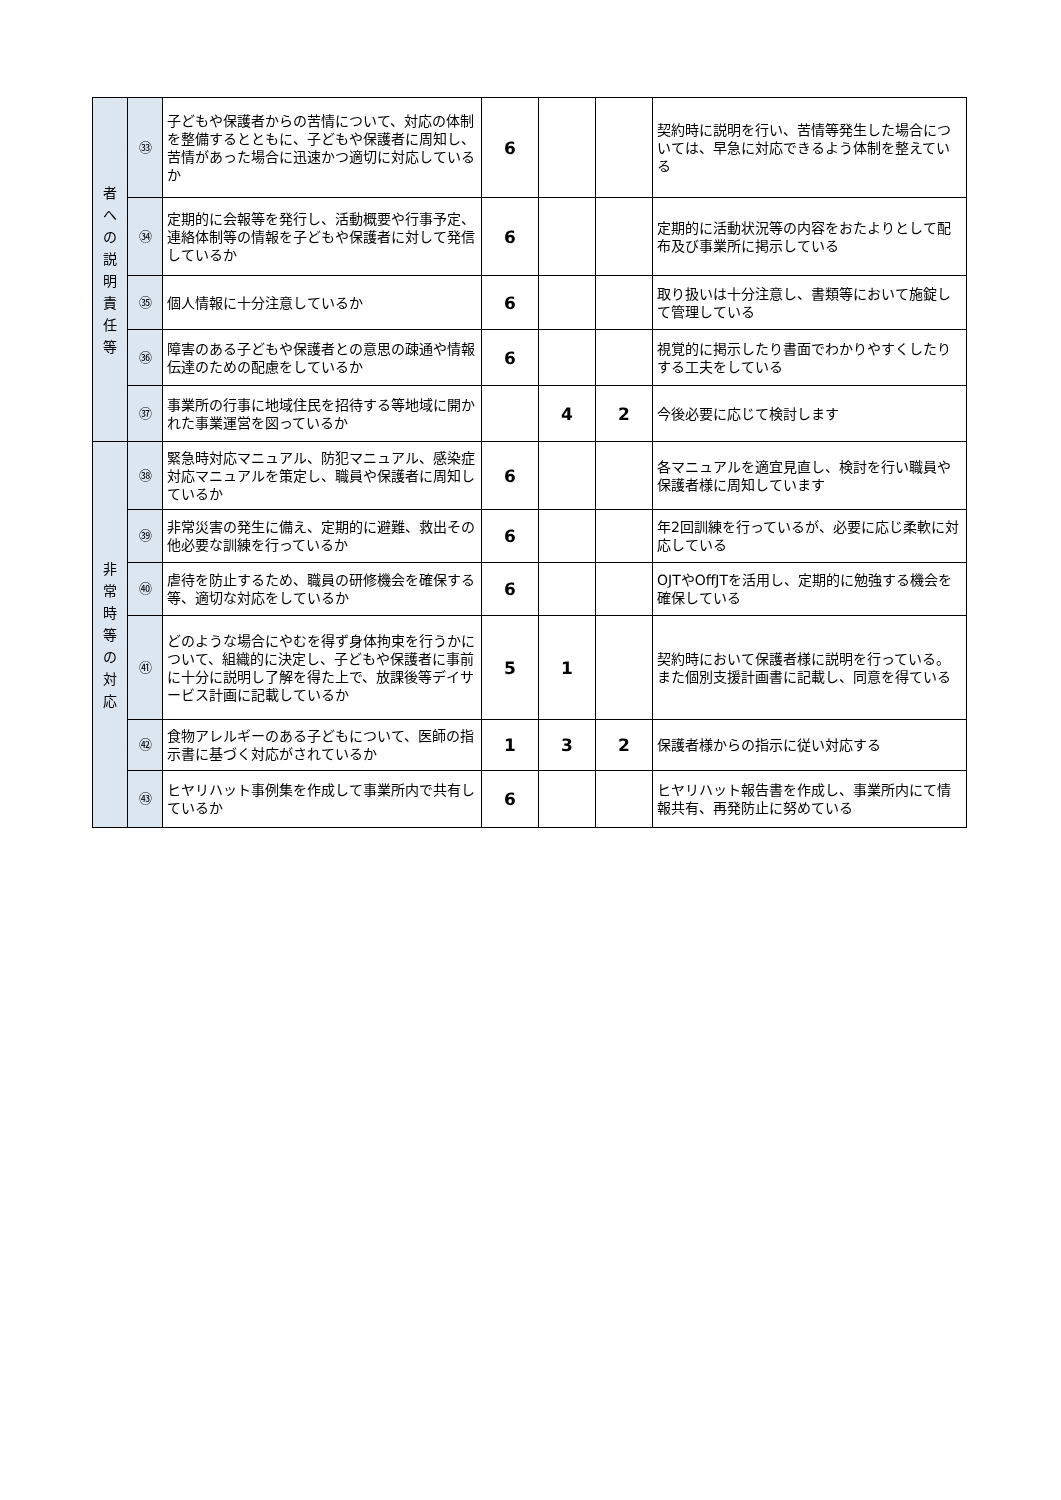| 者 へ の 説 明 責 任 等 | ㉝ | 子どもや保護者からの苦情について、対応の体制を整備するとともに、子どもや保護者に周知し、苦情があった場合に迅速かつ適切に対応しているか | 6 | | | 契約時に説明を行い、苦情等発生した場合については、早急に対応できるよう体制を整えている |
| | ㉞ | 定期的に会報等を発行し、活動概要や行事予定、連絡体制等の情報を子どもや保護者に対して発信しているか | 6 | | | 定期的に活動状況等の内容をおたよりとして配布及び事業所に掲示している |
| | ㉟ | 個人情報に十分注意しているか | 6 | | | 取り扱いは十分注意し、書類等において施錠して管理している |
| | ㊱ | 障害のある子どもや保護者との意思の疎通や情報伝達のための配慮をしているか | 6 | | | 視覚的に掲示したり書面でわかりやすくしたりする工夫をしている |
| | ㊲ | 事業所の行事に地域住民を招待する等地域に開かれた事業運営を図っているか | | 4 | 2 | 今後必要に応じて検討します |
| 非 常 時 等 の 対 応 | ㊳ | 緊急時対応マニュアル、防犯マニュアル、感染症対応マニュアルを策定し、職員や保護者に周知しているか | 6 | | | 各マニュアルを適宜見直し、検討を行い職員や保護者様に周知しています |
| | ㊴ | 非常災害の発生に備え、定期的に避難、救出その他必要な訓練を行っているか | 6 | | | 年2回訓練を行っているが、必要に応じ柔軟に対応している |
| | ㊵ | 虐待を防止するため、職員の研修機会を確保する等、適切な対応をしているか | 6 | | | OJTやOffJTを活用し、定期的に勉強する機会を確保している |
| | ㊶ | どのような場合にやむを得ず身体拘束を行うかについて、組織的に決定し、子どもや保護者に事前に十分に説明し了解を得た上で、放課後等デイサービス計画に記載しているか | 5 | 1 | | 契約時において保護者様に説明を行っている。また個別支援計画書に記載し、同意を得ている |
| | ㊷ | 食物アレルギーのある子どもについて、医師の指示書に基づく対応がされているか | 1 | 3 | 2 | 保護者様からの指示に従い対応する |
| | ㊸ | ヒヤリハット事例集を作成して事業所内で共有しているか | 6 | | | ヒヤリハット報告書を作成し、事業所内にて情報共有、再発防止に努めている |